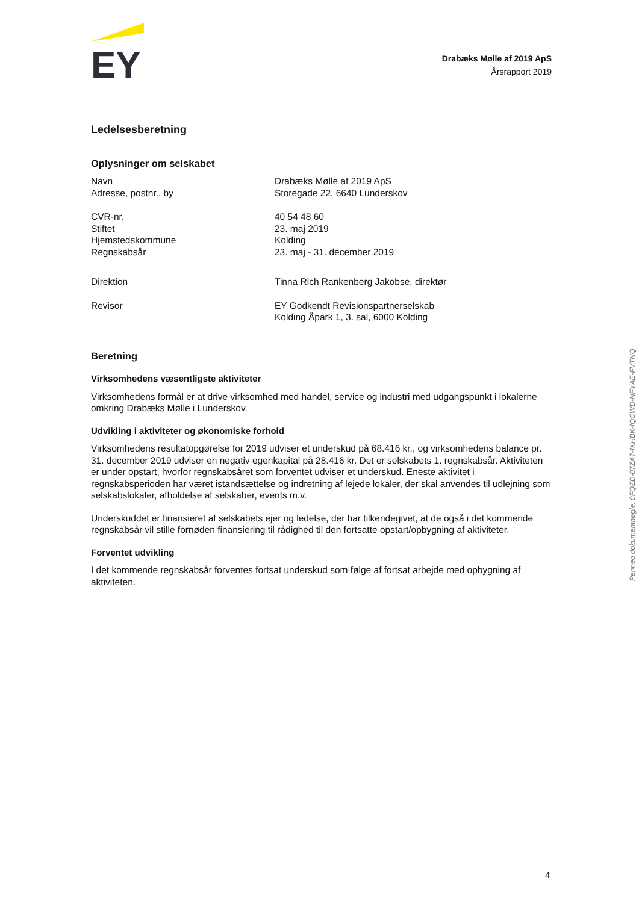EY
Drabæks Mølle af 2019 ApS
Årsrapport 2019
Ledelsesberetning
Oplysninger om selskabet
| Navn | Drabæks Mølle af 2019 ApS |
| Adresse, postnr., by | Storegade 22, 6640 Lunderskov |
| CVR-nr. | 40 54 48 60 |
| Stiftet | 23. maj 2019 |
| Hjemstedskommune | Kolding |
| Regnskabsår | 23. maj - 31. december 2019 |
| Direktion | Tinna Rich Rankenberg Jakobse, direktør |
| Revisor | EY Godkendt Revisionspartnerselskab Kolding Åpark 1, 3. sal, 6000 Kolding |
Beretning
Virksomhedens væsentligste aktiviteter
Virksomhedens formål er at drive virksomhed med handel, service og industri med udgangspunkt i lokalerne omkring Drabæks Mølle i Lunderskov.
Udvikling i aktiviteter og økonomiske forhold
Virksomhedens resultatopgørelse for 2019 udviser et underskud på 68.416 kr., og virksomhedens balance pr. 31. december 2019 udviser en negativ egenkapital på 28.416 kr. Det er selskabets 1. regnskabsår. Aktiviteten er under opstart, hvorfor regnskabsåret som forventet udviser et underskud. Eneste aktivitet i regnskabsperioden har været istandsættelse og indretning af lejede lokaler, der skal anvendes til udlejning som selskabslokaler, afholdelse af selskaber, events m.v.
Underskuddet er finansieret af selskabets ejer og ledelse, der har tilkendegivet, at de også i det kommende regnskabsår vil stille fornøden finansiering til rådighed til den fortsatte opstart/opbygning af aktiviteter.
Forventet udvikling
I det kommende regnskabsår forventes fortsat underskud som følge af fortsat arbejde med opbygning af aktiviteten.
Penneo dokumentnøgle: 0FQZD-07ZA7-IXHBK-IQCWD-NFYAE-FVTNQ
4